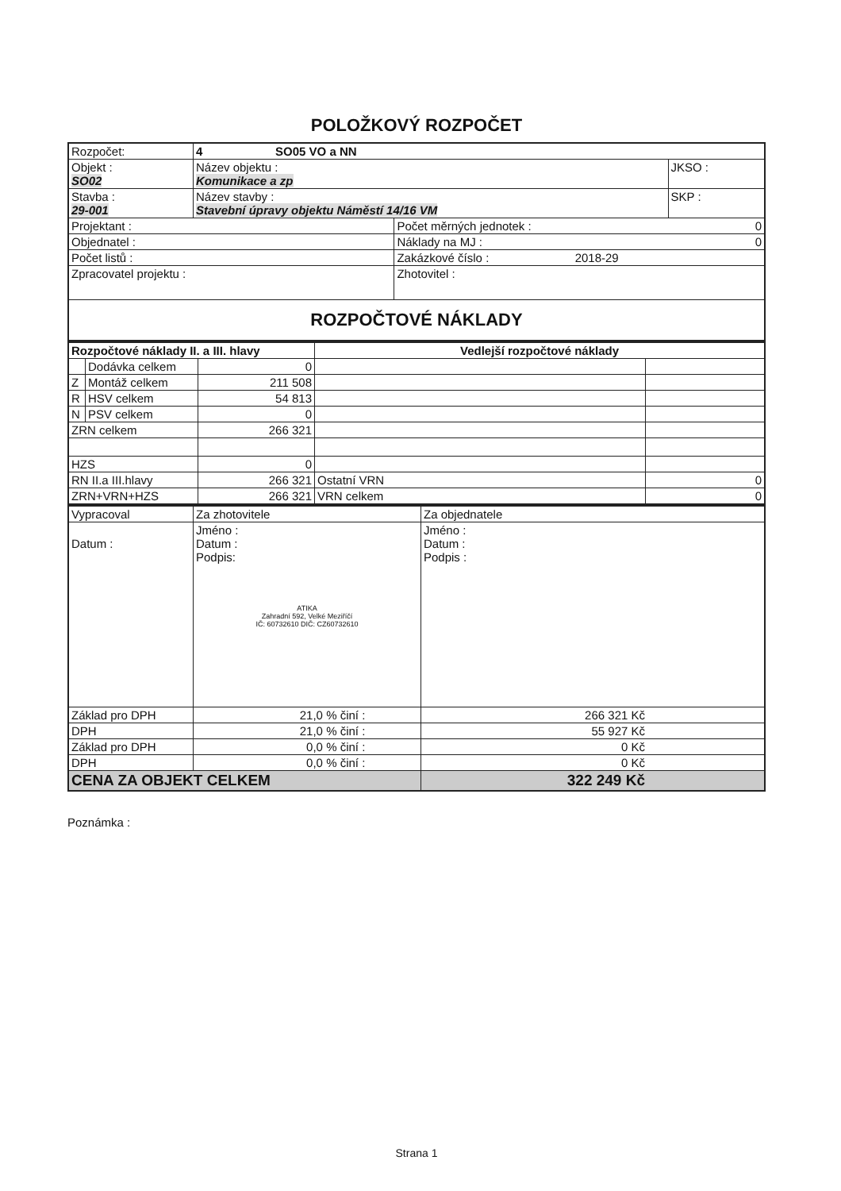POLOŽKOVÝ ROZPOČET
| Rozpočet: | 4 SO05 VO a NN | | |
| Objekt : SO02 | Název objektu : Komunikace a zp | | JKSO : |
| Stavba : 29-001 | Název stavby : Stavební úpravy objektu Náměstí 14/16 VM | | SKP : |
| Projektant : | | Počet měrných jednotek : 0 | |
| Objednatel : | | Náklady na MJ : 0 | |
| Počet listů : | | Zakázkové číslo : 2018-29 | |
| Zpracovatel projektu : | | Zhotovitel : | |
| ROZPOČTOVÉ NÁKLADY | | | |
| Rozpočtové náklady II. a III. hlavy | | | Vedlejší rozpočtové náklady | |
| --- | --- | --- | --- | --- |
| | Dodávka celkem | 0 | | |
| Z | Montáž celkem | 211 508 | | |
| R | HSV celkem | 54 813 | | |
| N | PSV celkem | 0 | | |
| ZRN celkem | | 266 321 | | |
| HZS | | 0 | | |
| RN II.a III.hlavy | | 266 321 | Ostatní VRN | 0 |
| ZRN+VRN+HZS | | 266 321 | VRN celkem | 0 |
| Vypracoval | Za zhotovitele | Za objednatele |
| Datum : | Jméno : Datum : Podpis: ATIKA Zahradní 592, Velké Meziříčí IČ: 60732610 DIČ: CZ60732610 | Jméno : Datum : Podpis : |
| Základ pro DPH | 21,0 % činí : | 266 321 Kč |
| DPH | 21,0 % činí : | 55 927 Kč |
| Základ pro DPH | 0,0 % činí : | 0 Kč |
| DPH | 0,0 % činí : | 0 Kč |
| CENA ZA OBJEKT CELKEM | | 322 249 Kč |
Poznámka :
Strana 1